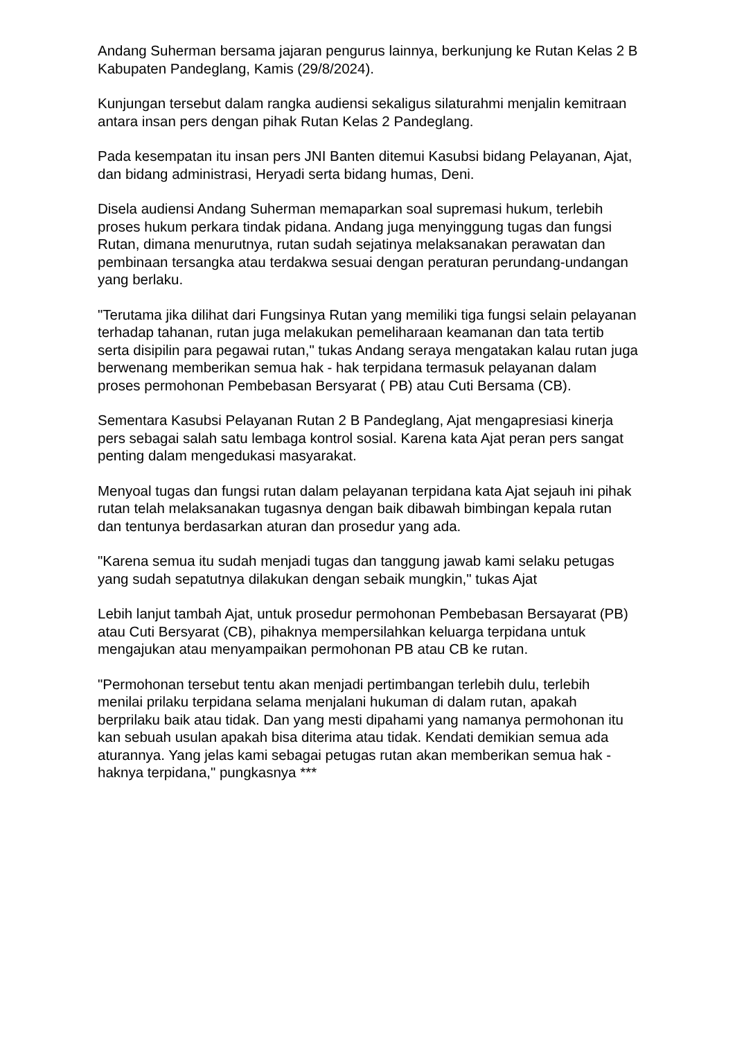Andang Suherman bersama jajaran pengurus lainnya, berkunjung ke Rutan Kelas 2 B Kabupaten Pandeglang, Kamis (29/8/2024).
Kunjungan tersebut dalam rangka audiensi sekaligus silaturahmi menjalin kemitraan antara insan pers dengan pihak Rutan Kelas 2 Pandeglang.
Pada kesempatan itu insan pers JNI Banten ditemui Kasubsi bidang Pelayanan, Ajat, dan bidang administrasi, Heryadi serta bidang humas, Deni.
Disela audiensi Andang Suherman memaparkan soal supremasi hukum, terlebih proses hukum perkara tindak pidana. Andang juga menyinggung tugas dan fungsi Rutan, dimana menurutnya, rutan sudah sejatinya melaksanakan perawatan dan pembinaan tersangka atau terdakwa sesuai dengan peraturan perundang-undangan yang berlaku.
"Terutama jika dilihat dari Fungsinya Rutan yang memiliki tiga fungsi selain pelayanan terhadap tahanan, rutan juga melakukan pemeliharaan keamanan dan tata tertib serta disipilin para pegawai rutan," tukas Andang seraya mengatakan kalau rutan juga berwenang memberikan semua hak - hak terpidana termasuk pelayanan dalam proses permohonan Pembebasan Bersyarat ( PB) atau Cuti Bersama (CB).
Sementara Kasubsi Pelayanan Rutan 2 B Pandeglang, Ajat mengapresiasi kinerja pers sebagai salah satu lembaga kontrol sosial. Karena kata Ajat peran pers sangat penting dalam mengedukasi masyarakat.
Menyoal tugas dan fungsi rutan dalam pelayanan terpidana kata Ajat sejauh ini pihak rutan telah melaksanakan tugasnya dengan baik dibawah bimbingan kepala rutan dan tentunya berdasarkan aturan dan prosedur yang ada.
"Karena semua itu sudah menjadi tugas dan tanggung jawab kami selaku petugas yang sudah sepatutnya dilakukan dengan sebaik mungkin," tukas Ajat
Lebih lanjut tambah Ajat, untuk prosedur permohonan Pembebasan Bersayarat (PB) atau Cuti Bersyarat (CB), pihaknya mempersilahkan keluarga terpidana untuk mengajukan atau menyampaikan permohonan PB atau CB ke rutan.
"Permohonan tersebut tentu akan menjadi pertimbangan terlebih dulu, terlebih menilai prilaku terpidana selama menjalani hukuman di dalam rutan, apakah berprilaku baik atau tidak. Dan yang mesti dipahami yang namanya permohonan itu kan sebuah usulan apakah bisa diterima atau tidak. Kendati demikian semua ada aturannya. Yang jelas kami sebagai petugas rutan akan memberikan semua hak - haknya terpidana," pungkasnya ***